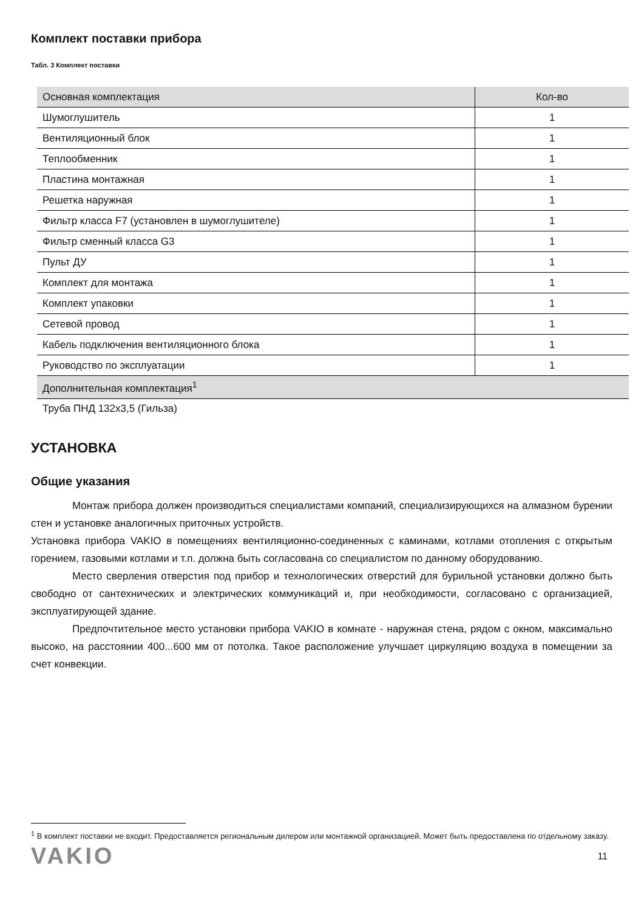Комплект поставки прибора
Табл. 3 Комплект поставки
| Основная комплектация | Кол-во |
| --- | --- |
| Шумоглушитель | 1 |
| Вентиляционный блок | 1 |
| Теплообменник | 1 |
| Пластина монтажная | 1 |
| Решетка наружная | 1 |
| Фильтр класса F7 (установлен в шумоглушителе) | 1 |
| Фильтр сменный класса G3 | 1 |
| Пульт ДУ | 1 |
| Комплект для монтажа | 1 |
| Комплект упаковки | 1 |
| Сетевой провод | 1 |
| Кабель подключения вентиляционного блока | 1 |
| Руководство по эксплуатации | 1 |
| Дополнительная комплектация<sup>1</sup> | |
| Труба ПНД 132х3,5 (Гильза) | |
УСТАНОВКА
Общие указания
Монтаж прибора должен производиться специалистами компаний, специализирующихся на алмазном бурении стен и установке аналогичных приточных устройств.
Установка прибора VAKIO в помещениях вентиляционно-соединенных с каминами, котлами отопления с открытым горением, газовыми котлами и т.п. должна быть согласована со специалистом по данному оборудованию.
Место сверления отверстия под прибор и технологических отверстий для бурильной установки должно быть свободно от сантехнических и электрических коммуникаций и, при необходимости, согласовано с организацией, эксплуатирующей здание.
Предпочтительное место установки прибора VAKIO в комнате - наружная стена, рядом с окном, максимально высоко, на расстоянии 400...600 мм от потолка. Такое расположение улучшает циркуляцию воздуха в помещении за счет конвекции.
<sup>1</sup> В комплект поставки не входит. Предоставляется региональным дилером или монтажной организацией. Может быть предоставлена по отдельному заказу.
VAKIO 11